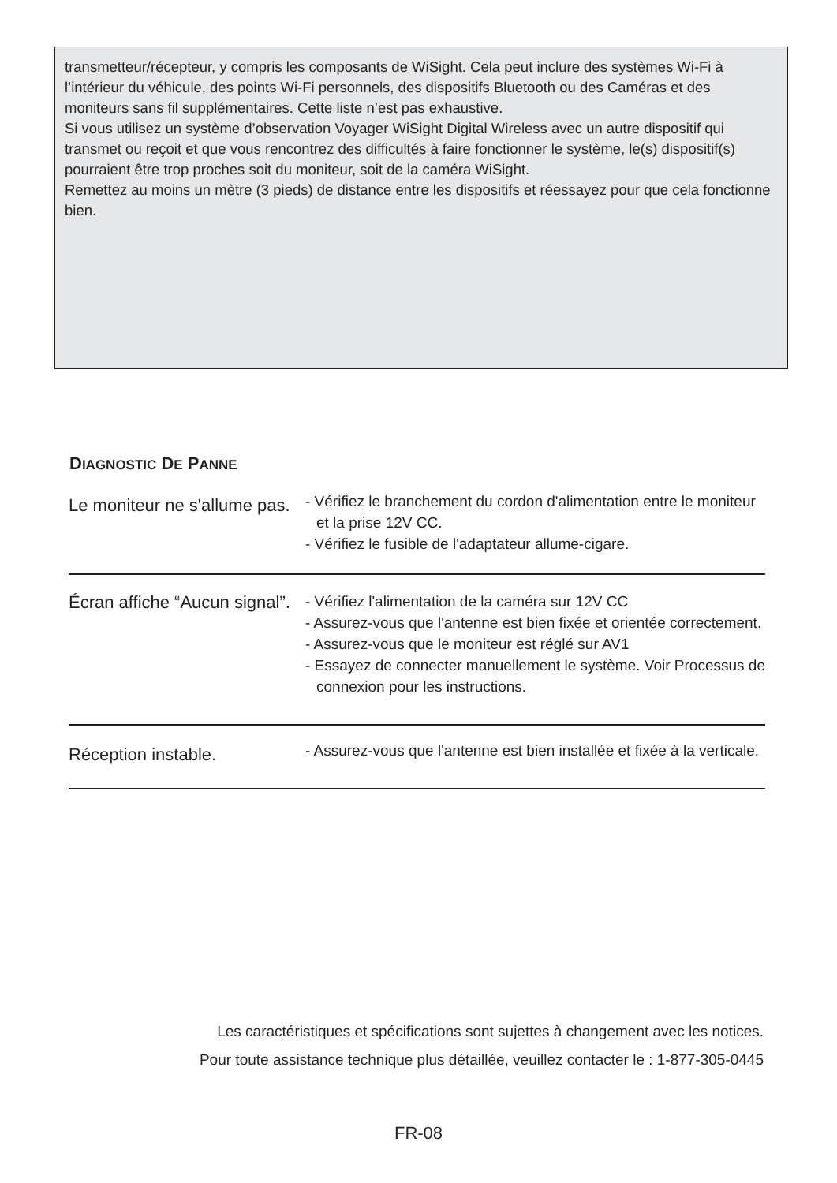transmetteur/récepteur, y compris les composants de WiSight. Cela peut inclure des systèmes Wi-Fi à l’intérieur du véhicule, des points Wi-Fi personnels, des dispositifs Bluetooth ou des Caméras et des moniteurs sans fil supplémentaires. Cette liste n’est pas exhaustive.
Si vous utilisez un système d’observation Voyager WiSight Digital Wireless avec un autre dispositif qui transmet ou reçoit et que vous rencontrez des difficultés à faire fonctionner le système, le(s) dispositif(s) pourraient être trop proches soit du moniteur, soit de la caméra WiSight.
Remettez au moins un mètre (3 pieds) de distance entre les dispositifs et réessayez pour que cela fonctionne bien.
DIAGNOSTIC DE PANNE
| Le moniteur ne s'allume pas. | - Vérifiez le branchement du cordon d'alimentation entre le moniteur et la prise 12V CC. - Vérifiez le fusible de l'adaptateur allume-cigare. |
| Écran affiche “Aucun signal”. | - Vérifiez l'alimentation de la caméra sur 12V CC - Assurez-vous que l'antenne est bien fixée et orientée correctement. - Assurez-vous que le moniteur est réglé sur AV1 - Essayez de connecter manuellement le système. Voir Processus de connexion pour les instructions. |
| Réception instable. | - Assurez-vous que l'antenne est bien installée et fixée à la verticale. |
Les caractéristiques et spécifications sont sujettes à changement avec les notices.
Pour toute assistance technique plus détaillée, veuillez contacter le : 1-877-305-0445
FR-08